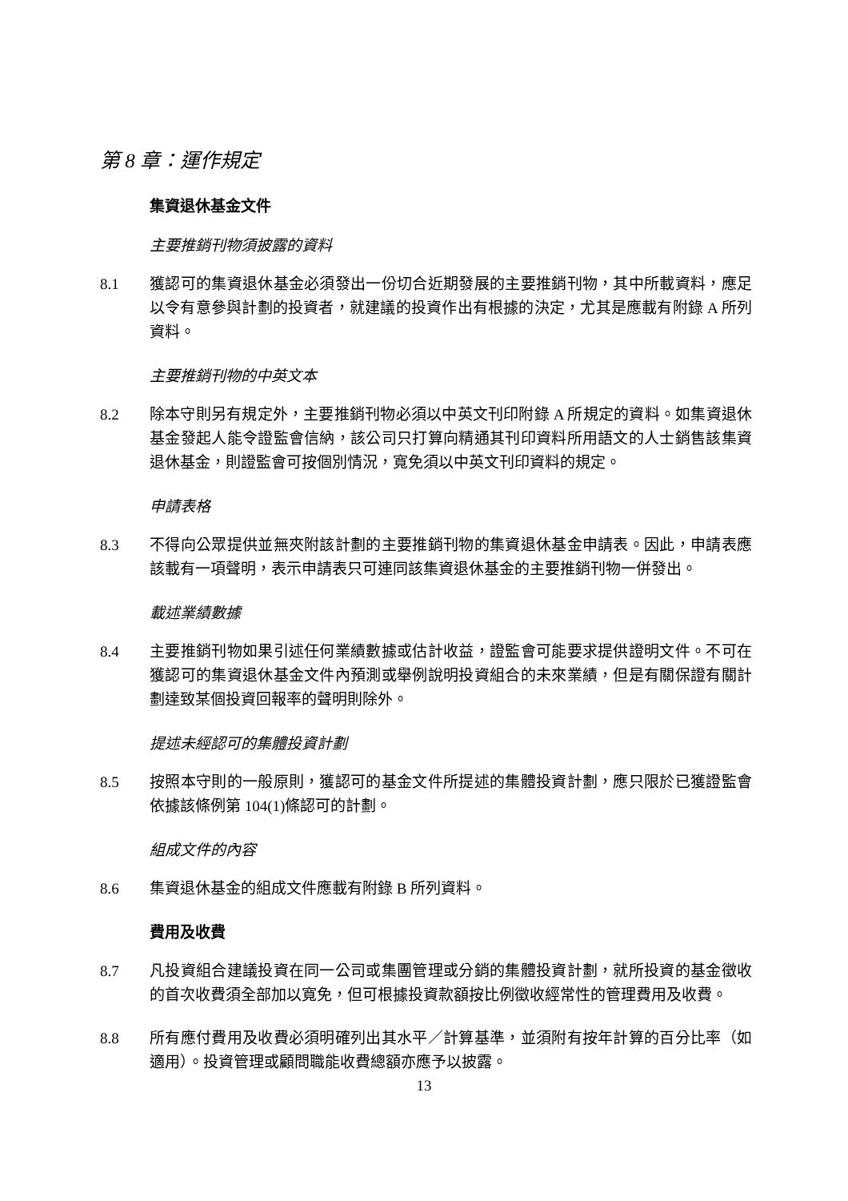第 8 章：運作規定
集資退休基金文件
主要推銷刊物須披露的資料
8.1 獲認可的集資退休基金必須發出一份切合近期發展的主要推銷刊物，其中所載資料，應足以令有意參與計劃的投資者，就建議的投資作出有根據的決定，尤其是應載有附錄 A 所列資料。
主要推銷刊物的中英文本
8.2 除本守則另有規定外，主要推銷刊物必須以中英文刊印附錄 A 所規定的資料。如集資退休基金發起人能令證監會信納，該公司只打算向精通其刊印資料所用語文的人士銷售該集資退休基金，則證監會可按個別情況，寬免須以中英文刊印資料的規定。
申請表格
8.3 不得向公眾提供並無夾附該計劃的主要推銷刊物的集資退休基金申請表。因此，申請表應該載有一項聲明，表示申請表只可連同該集資退休基金的主要推銷刊物一併發出。
載述業績數據
8.4 主要推銷刊物如果引述任何業績數據或估計收益，證監會可能要求提供證明文件。不可在獲認可的集資退休基金文件內預測或舉例說明投資組合的未來業績，但是有關保證有關計劃達致某個投資回報率的聲明則除外。
提述未經認可的集體投資計劃
8.5 按照本守則的一般原則，獲認可的基金文件所提述的集體投資計劃，應只限於已獲證監會依據該條例第 104(1)條認可的計劃。
組成文件的內容
8.6 集資退休基金的組成文件應載有附錄 B 所列資料。
費用及收費
8.7 凡投資組合建議投資在同一公司或集團管理或分銷的集體投資計劃，就所投資的基金徵收的首次收費須全部加以寬免，但可根據投資款額按比例徵收經常性的管理費用及收費。
8.8 所有應付費用及收費必須明確列出其水平／計算基準，並須附有按年計算的百分比率（如適用）。投資管理或顧問職能收費總額亦應予以披露。
13